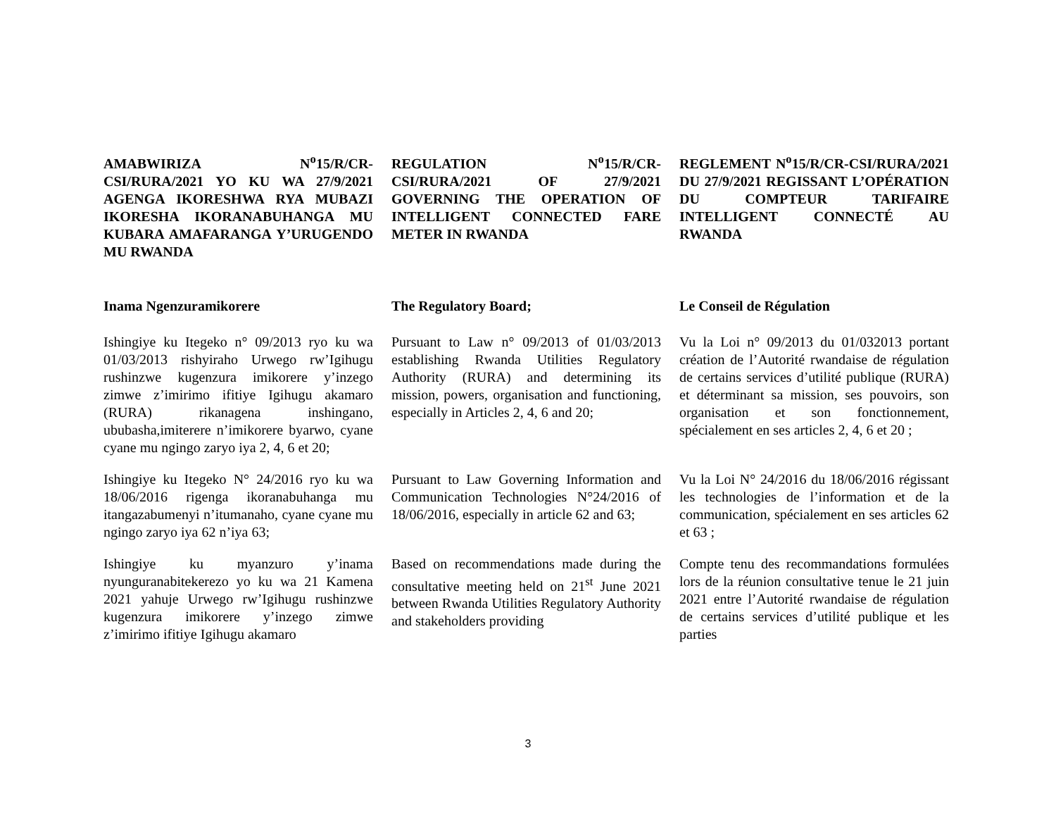AMABWIRIZA N<sup>o</sup>15/R/CR-CSI/RURA/2021 YO KU WA 27/9/2021 AGENGA IKORESHWA RYA MUBAZI IKORESHA IKORANABUHANGA MU KUBARA AMAFARANGA Y’URUGENDO MU RWANDA
REGULATION N<sup>o</sup>15/R/CR-CSI/RURA/2021 OF 27/9/2021 GOVERNING THE OPERATION OF INTELLIGENT CONNECTED FARE METER IN RWANDA
REGLEMENT N<sup>o</sup>15/R/CR-CSI/RURA/2021 DU 27/9/2021 REGISSANT L’OPÉRATION DU COMPTEUR TARIFAIRE INTELLIGENT CONNECTÉ AU RWANDA
Inama Ngenzuramikorere The Regulatory Board; Le Conseil de Régulation
Ishingiye ku Itegeko n° 09/2013 ryo ku wa 01/03/2013 rishyiraho Urwego rw’Igihugu rushinzwe kugenzura imikorere y’inzego zimwe z’imirimo ifitiye Igihugu akamaro (RURA) rikanagena inshingano, ububasha,imiterere n’imikorere byarwo, cyane cyane mu ngingo zaryo iya 2, 4, 6 et 20;
Pursuant to Law n° 09/2013 of 01/03/2013 establishing Rwanda Utilities Regulatory Authority (RURA) and determining its mission, powers, organisation and functioning, especially in Articles 2, 4, 6 and 20;
Vu la Loi n° 09/2013 du 01/032013 portant création de l’Autorité rwandaise de régulation de certains services d’utilité publique (RURA) et déterminant sa mission, ses pouvoirs, son organisation et son fonctionnement, spécialement en ses articles 2, 4, 6 et 20 ;
Ishingiye ku Itegeko N° 24/2016 ryo ku wa 18/06/2016 rigenga ikoranabuhanga mu itangazabumenyi n’itumanaho, cyane cyane mu ngingo zaryo iya 62 n’iya 63;
Pursuant to Law Governing Information and Communication Technologies N°24/2016 of 18/06/2016, especially in article 62 and 63;
Vu la Loi N° 24/2016 du 18/06/2016 régissant les technologies de l’information et de la communication, spécialement en ses articles 62 et 63 ;
Ishingiye ku myanzuro y’inama nyunguranabitekerezo yo ku wa 21 Kamena 2021 yahuje Urwego rw’Igihugu rushinzwe kugenzura imikorere y’inzego zimwe z’imirimo ifitiye Igihugu akamaro
Based on recommendations made during the consultative meeting held on 21<sup>st</sup> June 2021 between Rwanda Utilities Regulatory Authority and stakeholders providing
Compte tenu des recommandations formulées lors de la réunion consultative tenue le 21 juin 2021 entre l’Autorité rwandaise de régulation de certains services d’utilité publique et les parties
3